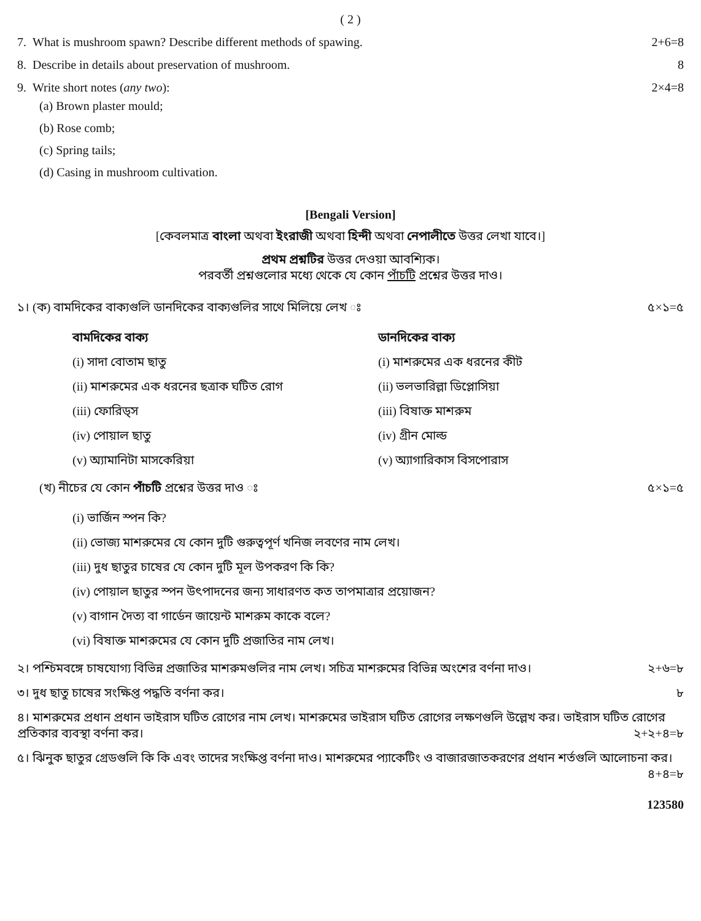( 2 )
7. What is mushroom spawn? Describe different methods of spawing. 2+6=8
8. Describe in details about preservation of mushroom. 8
9. Write short notes (any two): 2×4=8
(a) Brown plaster mould;
(b) Rose comb;
(c) Spring tails;
(d) Casing in mushroom cultivation.
[Bengali Version]
[কেবলমাত্র বাংলা অথবা ইংরাজী অথবা হিন্দী অথবা নেপালীতে উত্তর লেখা যাবে।]
প্রথম প্রশ্নটির উত্তর দেওয়া আবশ্যিক।
পরবর্তী প্রশ্নগুলোর মধ্যে থেকে যে কোন পাঁচটি প্রশ্নের উত্তর দাও।
১। (ক) বামদিকের বাক্যগুলি ডানদিকের বাক্যগুলির সাথে মিলিয়ে লেখ ঃ ৫×১=৫
বামদিকের বাক্য
(i) সাদা বোতাম ছাতু
(ii) মাশরুমের এক ধরনের ছত্রাক ঘটিত রোগ
(iii) ফোরিড্স
(iv) পোয়াল ছাতু
(v) অ্যামানিটা মাসকেরিয়া
ডানদিকের বাক্য
(i) মাশরুমের এক ধরনের কীট
(ii) ভলভারিল্লা ডিপ্লোসিয়া
(iii) বিষাক্ত মাশরুম
(iv) গ্রীন মোল্ড
(v) অ্যাগারিকাস বিসপোরাস
(খ) নীচের যে কোন পাঁচটি প্রশ্নের উত্তর দাও ঃ ৫×১=৫
(i) ভার্জিন স্পন কি?
(ii) ভোজ্য মাশরুমের যে কোন দুটি গুরুত্বপূর্ণ খনিজ লবণের নাম লেখ।
(iii) দুধ ছাতুর চাষের যে কোন দুটি মূল উপকরণ কি কি?
(iv) পোয়াল ছাতুর স্পন উৎপাদনের জন্য সাধারণত কত তাপমাত্রার প্রয়োজন?
(v) বাগান দৈত্য বা গার্ডেন জায়েন্ট মাশরুম কাকে বলে?
(vi) বিষাক্ত মাশরুমের যে কোন দুটি প্রজাতির নাম লেখ।
২। পশ্চিমবঙ্গে চাষযোগ্য বিভিন্ন প্রজাতির মাশরুমগুলির নাম লেখ। সচিত্র মাশরুমের বিভিন্ন অংশের বর্ণনা দাও। ২+৬=৮
৩। দুধ ছাতু চাষের সংক্ষিপ্ত পদ্ধতি বর্ণনা কর। ৮
৪। মাশরুমের প্রধান প্রধান ভাইরাস ঘটিত রোগের নাম লেখ। মাশরুমের ভাইরাস ঘটিত রোগের লক্ষণগুলি উল্লেখ কর। ভাইরাস ঘটিত রোগের প্রতিকার ব্যবস্থা বর্ণনা কর। ২+২+৪=৮
৫। ঝিনুক ছাতুর গ্রেডগুলি কি কি এবং তাদের সংক্ষিপ্ত বর্ণনা দাও। মাশরুমের প্যাকেটিং ও বাজারজাতকরণের প্রধান শর্তগুলি আলোচনা কর। ৪+৪=৮
123580